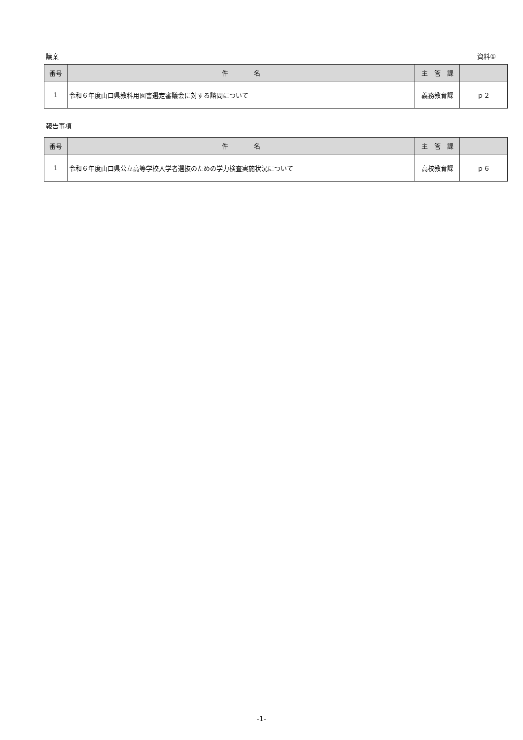議案 資料①
| 番号 | 件 名 | 主 管 課 | |
| --- | --- | --- | --- |
| 1 | 令和６年度山口県教科用図書選定審議会に対する諮問について | 義務教育課 | ｐ２ |
報告事項
| 番号 | 件 名 | 主 管 課 | |
| --- | --- | --- | --- |
| 1 | 令和６年度山口県公立高等学校入学者選抜のための学力検査実施状況について | 高校教育課 | ｐ６ |
-1-